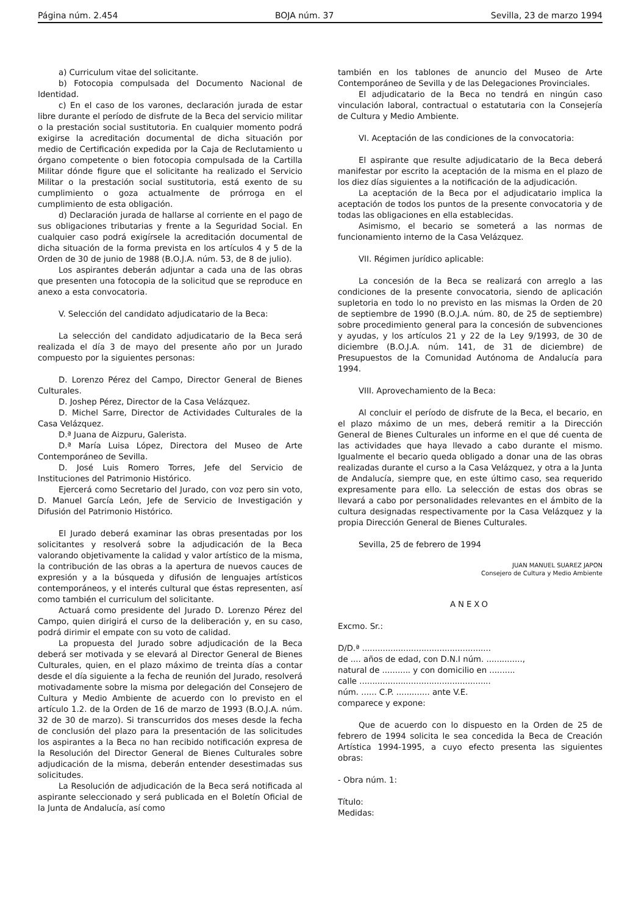Página núm. 2.454 BOJA núm. 37 Sevilla, 23 de marzo 1994
a) Curriculum vitae del solicitante.
b) Fotocopia compulsada del Documento Nacional de Identidad.
c) En el caso de los varones, declaración jurada de estar libre durante el período de disfrute de la Beca del servicio militar o la prestación social sustitutoria. En cualquier momento podrá exigirse la acreditación documental de dicha situación por medio de Certificación expedida por la Caja de Reclutamiento u órgano competente o bien fotocopia compulsada de la Cartilla Militar dónde figure que el solicitante ha realizado el Servicio Militar o la prestación social sustitutoria, está exento de su cumplimiento o goza actualmente de prórroga en el cumplimiento de esta obligación.
d) Declaración jurada de hallarse al corriente en el pago de sus obligaciones tributarias y frente a la Seguridad Social. En cualquier caso podrá exigírsele la acreditación documental de dicha situación de la forma prevista en los artículos 4 y 5 de la Orden de 30 de junio de 1988 (B.O.J.A. núm. 53, de 8 de julio).
Los aspirantes deberán adjuntar a cada una de las obras que presenten una fotocopia de la solicitud que se reproduce en anexo a esta convocatoria.
V. Selección del candidato adjudicatario de la Beca:
La selección del candidato adjudicatario de la Beca será realizada el día 3 de mayo del presente año por un Jurado compuesto por la siguientes personas:
D. Lorenzo Pérez del Campo, Director General de Bienes Culturales.
D. Joshep Pérez, Director de la Casa Velázquez.
D. Michel Sarre, Director de Actividades Culturales de la Casa Velázquez.
D.ª Juana de Aizpuru, Galerista.
D.ª María Luisa López, Directora del Museo de Arte Contemporáneo de Sevilla.
D. José Luis Romero Torres, Jefe del Servicio de Instituciones del Patrimonio Histórico.
Ejercerá como Secretario del Jurado, con voz pero sin voto, D. Manuel García León, Jefe de Servicio de Investigación y Difusión del Patrimonio Histórico.
El Jurado deberá examinar las obras presentadas por los solicitantes y resolverá sobre la adjudicación de la Beca valorando objetivamente la calidad y valor artístico de la misma, la contribución de las obras a la apertura de nuevos cauces de expresión y a la búsqueda y difusión de lenguajes artísticos contemporáneos, y el interés cultural que éstas representen, así como también el curriculum del solicitante.
Actuará como presidente del Jurado D. Lorenzo Pérez del Campo, quien dirigirá el curso de la deliberación y, en su caso, podrá dirimir el empate con su voto de calidad.
La propuesta del Jurado sobre adjudicación de la Beca deberá ser motivada y se elevará al Director General de Bienes Culturales, quien, en el plazo máximo de treinta días a contar desde el día siguiente a la fecha de reunión del Jurado, resolverá motivadamente sobre la misma por delegación del Consejero de Cultura y Medio Ambiente de acuerdo con lo previsto en el artículo 1.2. de la Orden de 16 de marzo de 1993 (B.O.J.A. núm. 32 de 30 de marzo). Si transcurridos dos meses desde la fecha de conclusión del plazo para la presentación de las solicitudes los aspirantes a la Beca no han recibido notificación expresa de la Resolución del Director General de Bienes Culturales sobre adjudicación de la misma, deberán entender desestimadas sus solicitudes.
La Resolución de adjudicación de la Beca será notificada al aspirante seleccionado y será publicada en el Boletín Oficial de la Junta de Andalucía, así como
también en los tablones de anuncio del Museo de Arte Contemporáneo de Sevilla y de las Delegaciones Provinciales.
El adjudicatario de la Beca no tendrá en ningún caso vinculación laboral, contractual o estatutaria con la Consejería de Cultura y Medio Ambiente.
VI. Aceptación de las condiciones de la convocatoria:
El aspirante que resulte adjudicatario de la Beca deberá manifestar por escrito la aceptación de la misma en el plazo de los diez días siguientes a la notificación de la adjudicación.
La aceptación de la Beca por el adjudicatario implica la aceptación de todos los puntos de la presente convocatoria y de todas las obligaciones en ella establecidas.
Asimismo, el becario se someterá a las normas de funcionamiento interno de la Casa Velázquez.
VII. Régimen jurídico aplicable:
La concesión de la Beca se realizará con arreglo a las condiciones de la presente convocatoria, siendo de aplicación supletoria en todo lo no previsto en las mismas la Orden de 20 de septiembre de 1990 (B.O.J.A. núm. 80, de 25 de septiembre) sobre procedimiento general para la concesión de subvenciones y ayudas, y los artículos 21 y 22 de la Ley 9/1993, de 30 de diciembre (B.O.J.A. núm. 141, de 31 de diciembre) de Presupuestos de la Comunidad Autónoma de Andalucía para 1994.
VIII. Aprovechamiento de la Beca:
Al concluir el período de disfrute de la Beca, el becario, en el plazo máximo de un mes, deberá remitir a la Dirección General de Bienes Culturales un informe en el que dé cuenta de las actividades que haya llevado a cabo durante el mismo. Igualmente el becario queda obligado a donar una de las obras realizadas durante el curso a la Casa Velázquez, y otra a la Junta de Andalucía, siempre que, en este último caso, sea requerido expresamente para ello. La selección de estas dos obras se llevará a cabo por personalidades relevantes en el ámbito de la cultura designadas respectivamente por la Casa Velázquez y la propia Dirección General de Bienes Culturales.
Sevilla, 25 de febrero de 1994
JUAN MANUEL SUAREZ JAPON
Consejero de Cultura y Medio Ambiente
ANEXO
Excmo. Sr.:
D/D.ª ..................................................
de .... años de edad, con D.N.I núm. ..............,
natural de ........... y con domicilio en ..........
calle ...................................................
núm. ...... C.P. ............. ante V.E.
comparece y expone:
Que de acuerdo con lo dispuesto en la Orden de 25 de febrero de 1994 solicita le sea concedida la Beca de Creación Artística 1994-1995, a cuyo efecto presenta las siguientes obras:
- Obra núm. 1:
Título:
Medidas: